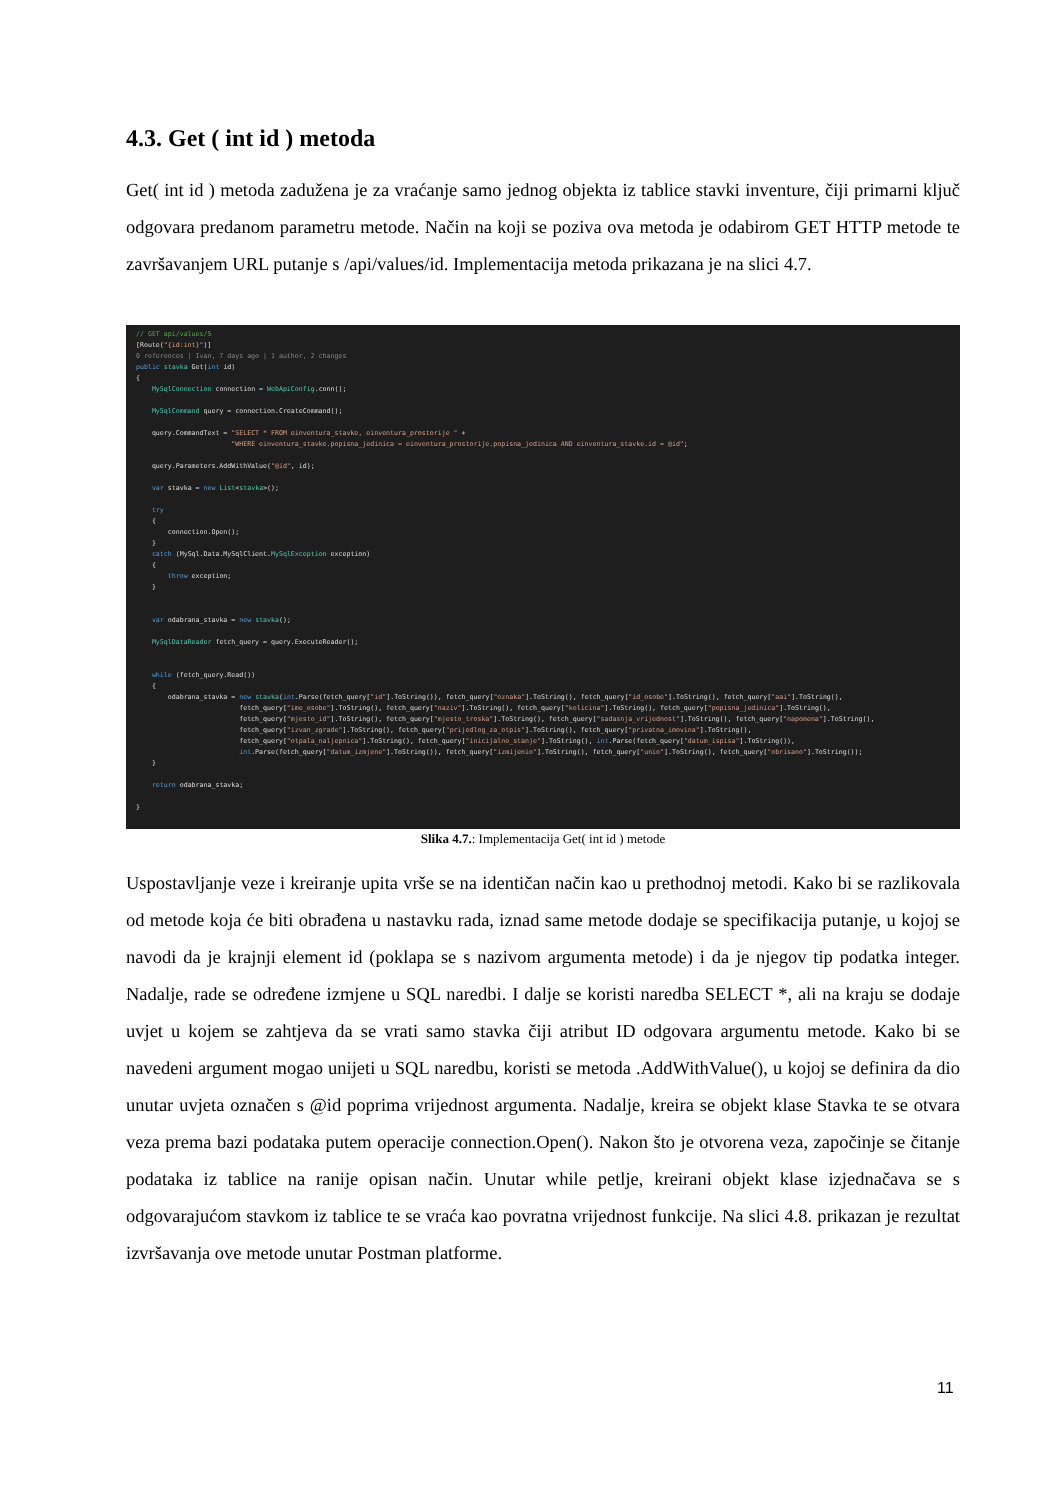4.3. Get ( int id ) metoda
Get( int id ) metoda zadužena je za vraćanje samo jednog objekta iz tablice stavki inventure, čiji primarni ključ odgovara predanom parametru metode. Način na koji se poziva ova metoda je odabirom GET HTTP metode te završavanjem URL putanje s /api/values/id. Implementacija metoda prikazana je na slici 4.7.
// GET api/values/5 [Route("{id:int}")] 0 references | Ivan, 7 days ago | 1 author, 2 changes public stavka Get(int id) { MySqlConnection connection = WebApiConfig.conn(); MySqlCommand query = connection.CreateCommand(); query.CommandText = "SELECT * FROM einventura_stavke, einventura_prostorije " + "WHERE einventura_stavke.popisna_jedinica = einventura_prostorije.popisna_jedinica AND einventura_stavke.id = @id"; query.Parameters.AddWithValue("@id", id); var stavka = new List<stavka>(); try { connection.Open(); } catch (MySql.Data.MySqlClient.MySqlException exception) { throw exception; } var odabrana_stavka = new stavka(); MySqlDataReader fetch_query = query.ExecuteReader(); while (fetch_query.Read()) { odabrana_stavka = new stavka(int.Parse(fetch_query["id"].ToString()), fetch_query["oznaka"].ToString(), fetch_query["id_osobe"].ToString(), fetch_query["aai"].ToString(), fetch_query["ime_osobe"].ToString(), fetch_query["naziv"].ToString(), fetch_query["kolicina"].ToString(), fetch_query["popisna_jedinica"].ToString(), fetch_query["mjesto_id"].ToString(), fetch_query["mjesto_troska"].ToString(), fetch_query["sadasnja_vrijednost"].ToString(), fetch_query["napomena"].ToString(), fetch_query["izvan_zgrade"].ToString(), fetch_query["prijedlog_za_otpis"].ToString(), fetch_query["privatna_imovina"].ToString(), fetch_query["otpala_naljepnica"].ToString(), fetch_query["inicijalno_stanje"].ToString(), int.Parse(fetch_query["datum_ispisa"].ToString()), int.Parse(fetch_query["datum_izmjene"].ToString()), fetch_query["izmijenio"].ToString(), fetch_query["unio"].ToString(), fetch_query["obrisano"].ToString()); } return odabrana_stavka; }
Slika 4.7.: Implementacija Get( int id ) metode
Uspostavljanje veze i kreiranje upita vrše se na identičan način kao u prethodnoj metodi. Kako bi se razlikovala od metode koja će biti obrađena u nastavku rada, iznad same metode dodaje se specifikacija putanje, u kojoj se navodi da je krajnji element id (poklapa se s nazivom argumenta metode) i da je njegov tip podatka integer. Nadalje, rade se određene izmjene u SQL naredbi. I dalje se koristi naredba SELECT *, ali na kraju se dodaje uvjet u kojem se zahtjeva da se vrati samo stavka čiji atribut ID odgovara argumentu metode. Kako bi se navedeni argument mogao unijeti u SQL naredbu, koristi se metoda .AddWithValue(), u kojoj se definira da dio unutar uvjeta označen s @id poprima vrijednost argumenta. Nadalje, kreira se objekt klase Stavka te se otvara veza prema bazi podataka putem operacije connection.Open(). Nakon što je otvorena veza, započinje se čitanje podataka iz tablice na ranije opisan način. Unutar while petlje, kreirani objekt klase izjednačava se s odgovarajućom stavkom iz tablice te se vraća kao povratna vrijednost funkcije. Na slici 4.8. prikazan je rezultat izvršavanja ove metode unutar Postman platforme.
11